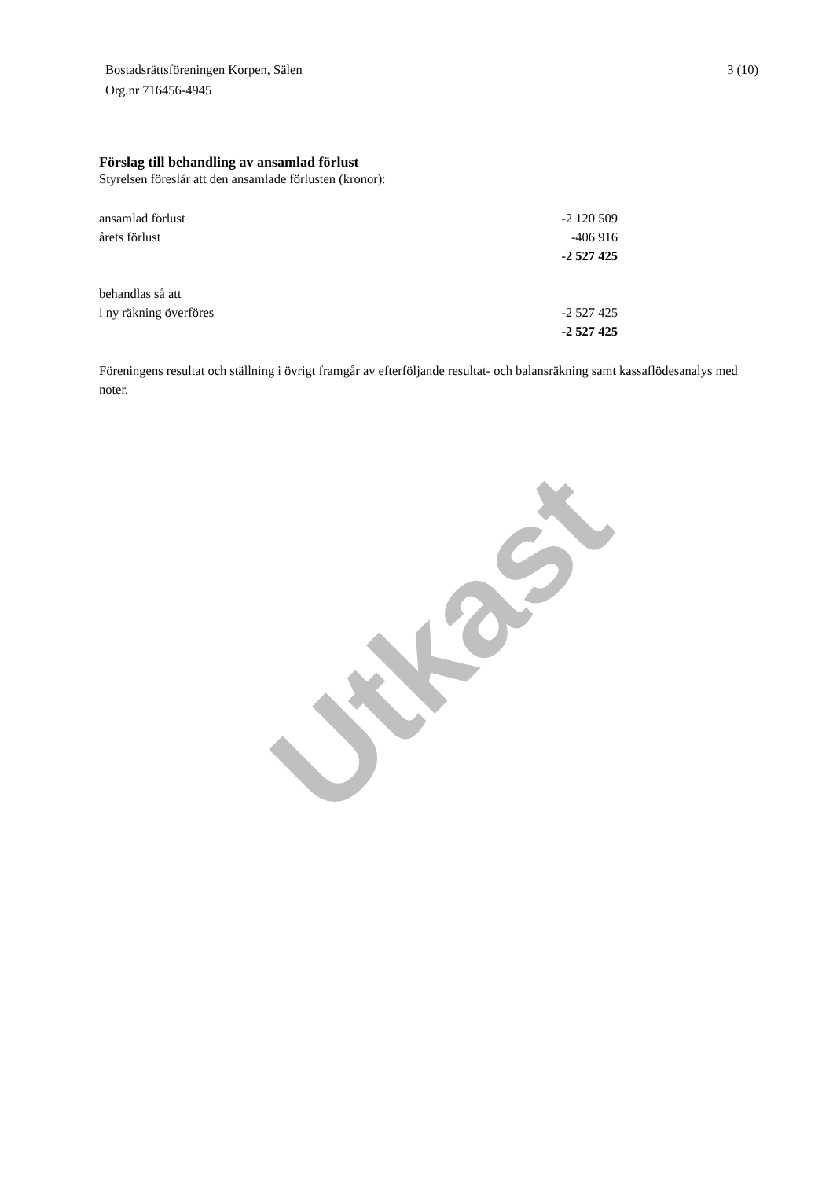Bostadsrättsföreningen Korpen, Sälen
Org.nr 716456-4945
3 (10)
Förslag till behandling av ansamlad förlust
Styrelsen föreslår att den ansamlade förlusten (kronor):
| ansamlad förlust | -2 120 509 |
| årets förlust | -406 916 |
| | -2 527 425 |
| behandlas så att | |
| i ny räkning överföres | -2 527 425 |
| | -2 527 425 |
Föreningens resultat och ställning i övrigt framgår av efterföljande resultat- och balansräkning samt kassaflödesanalys med noter.
Utkast